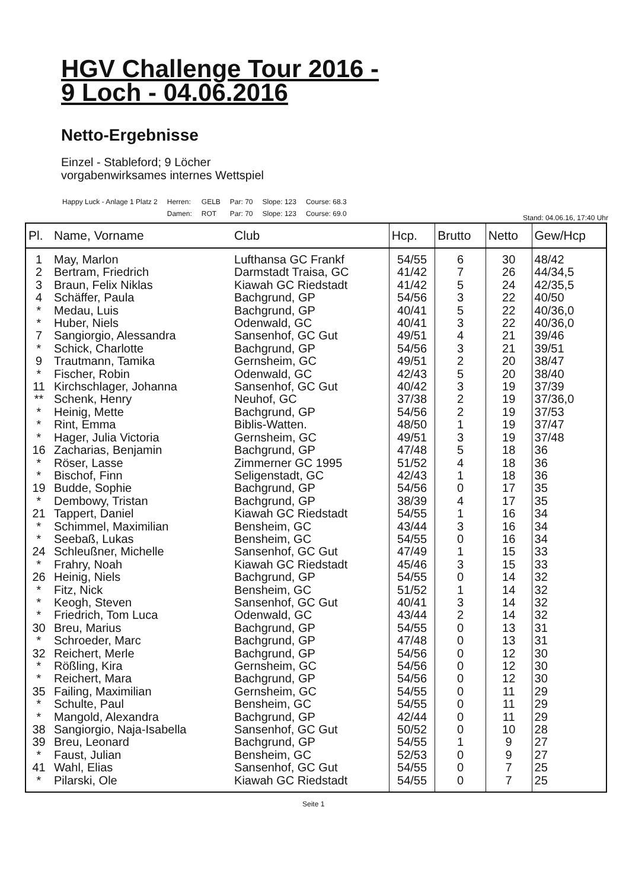HGV Challenge Tour 2016 -
9 Loch - 04.06.2016
Netto-Ergebnisse
Einzel - Stableford; 9 Löcher
vorgabenwirksames internes Wettspiel
| Happy Luck - Anlage 1 Platz 2 | Herren: | GELB | Par: 70 | Slope: 123 | Course: 68.3 |
| | Damen: | ROT | Par: 70 | Slope: 123 | Course: 69.0 |
Stand: 04.06.16, 17:40 Uhr
| Pl. | Name, Vorname | Club | Hcp. | Brutto | Netto | Gew/Hcp |
| --- | --- | --- | --- | --- | --- | --- |
| 1 | May, Marlon | Lufthansa GC Frankf | 54/55 | 6 | 30 | 48/42 |
| 2 | Bertram, Friedrich | Darmstadt Traisa, GC | 41/42 | 7 | 26 | 44/34,5 |
| 3 | Braun, Felix Niklas | Kiawah GC Riedstadt | 41/42 | 5 | 24 | 42/35,5 |
| 4 | Schäffer, Paula | Bachgrund, GP | 54/56 | 3 | 22 | 40/50 |
| * | Medau, Luis | Bachgrund, GP | 40/41 | 5 | 22 | 40/36,0 |
| * | Huber, Niels | Odenwald, GC | 40/41 | 3 | 22 | 40/36,0 |
| 7 | Sangiorgio, Alessandra | Sansenhof, GC Gut | 49/51 | 4 | 21 | 39/46 |
| * | Schick, Charlotte | Bachgrund, GP | 54/56 | 3 | 21 | 39/51 |
| 9 | Trautmann, Tamika | Gernsheim, GC | 49/51 | 2 | 20 | 38/47 |
| * | Fischer, Robin | Odenwald, GC | 42/43 | 5 | 20 | 38/40 |
| 11 | Kirchschlager, Johanna | Sansenhof, GC Gut | 40/42 | 3 | 19 | 37/39 |
| ** | Schenk, Henry | Neuhof, GC | 37/38 | 2 | 19 | 37/36,0 |
| * | Heinig, Mette | Bachgrund, GP | 54/56 | 2 | 19 | 37/53 |
| * | Rint, Emma | Biblis-Watten. | 48/50 | 1 | 19 | 37/47 |
| * | Hager, Julia Victoria | Gernsheim, GC | 49/51 | 3 | 19 | 37/48 |
| 16 | Zacharias, Benjamin | Bachgrund, GP | 47/48 | 5 | 18 | 36 |
| * | Röser, Lasse | Zimmerner GC 1995 | 51/52 | 4 | 18 | 36 |
| * | Bischof, Finn | Seligenstadt, GC | 42/43 | 1 | 18 | 36 |
| 19 | Budde, Sophie | Bachgrund, GP | 54/56 | 0 | 17 | 35 |
| * | Dembowy, Tristan | Bachgrund, GP | 38/39 | 4 | 17 | 35 |
| 21 | Tappert, Daniel | Kiawah GC Riedstadt | 54/55 | 1 | 16 | 34 |
| * | Schimmel, Maximilian | Bensheim, GC | 43/44 | 3 | 16 | 34 |
| * | Seebaß, Lukas | Bensheim, GC | 54/55 | 0 | 16 | 34 |
| 24 | Schleußner, Michelle | Sansenhof, GC Gut | 47/49 | 1 | 15 | 33 |
| * | Frahry, Noah | Kiawah GC Riedstadt | 45/46 | 3 | 15 | 33 |
| 26 | Heinig, Niels | Bachgrund, GP | 54/55 | 0 | 14 | 32 |
| * | Fitz, Nick | Bensheim, GC | 51/52 | 1 | 14 | 32 |
| * | Keogh, Steven | Sansenhof, GC Gut | 40/41 | 3 | 14 | 32 |
| * | Friedrich, Tom Luca | Odenwald, GC | 43/44 | 2 | 14 | 32 |
| 30 | Breu, Marius | Bachgrund, GP | 54/55 | 0 | 13 | 31 |
| * | Schroeder, Marc | Bachgrund, GP | 47/48 | 0 | 13 | 31 |
| 32 | Reichert, Merle | Bachgrund, GP | 54/56 | 0 | 12 | 30 |
| * | Rößling, Kira | Gernsheim, GC | 54/56 | 0 | 12 | 30 |
| * | Reichert, Mara | Bachgrund, GP | 54/56 | 0 | 12 | 30 |
| 35 | Failing, Maximilian | Gernsheim, GC | 54/55 | 0 | 11 | 29 |
| * | Schulte, Paul | Bensheim, GC | 54/55 | 0 | 11 | 29 |
| * | Mangold, Alexandra | Bachgrund, GP | 42/44 | 0 | 11 | 29 |
| 38 | Sangiorgio, Naja-Isabella | Sansenhof, GC Gut | 50/52 | 0 | 10 | 28 |
| 39 | Breu, Leonard | Bachgrund, GP | 54/55 | 1 | 9 | 27 |
| * | Faust, Julian | Bensheim, GC | 52/53 | 0 | 9 | 27 |
| 41 | Wahl, Elias | Sansenhof, GC Gut | 54/55 | 0 | 7 | 25 |
| * | Pilarski, Ole | Kiawah GC Riedstadt | 54/55 | 0 | 7 | 25 |
Seite 1